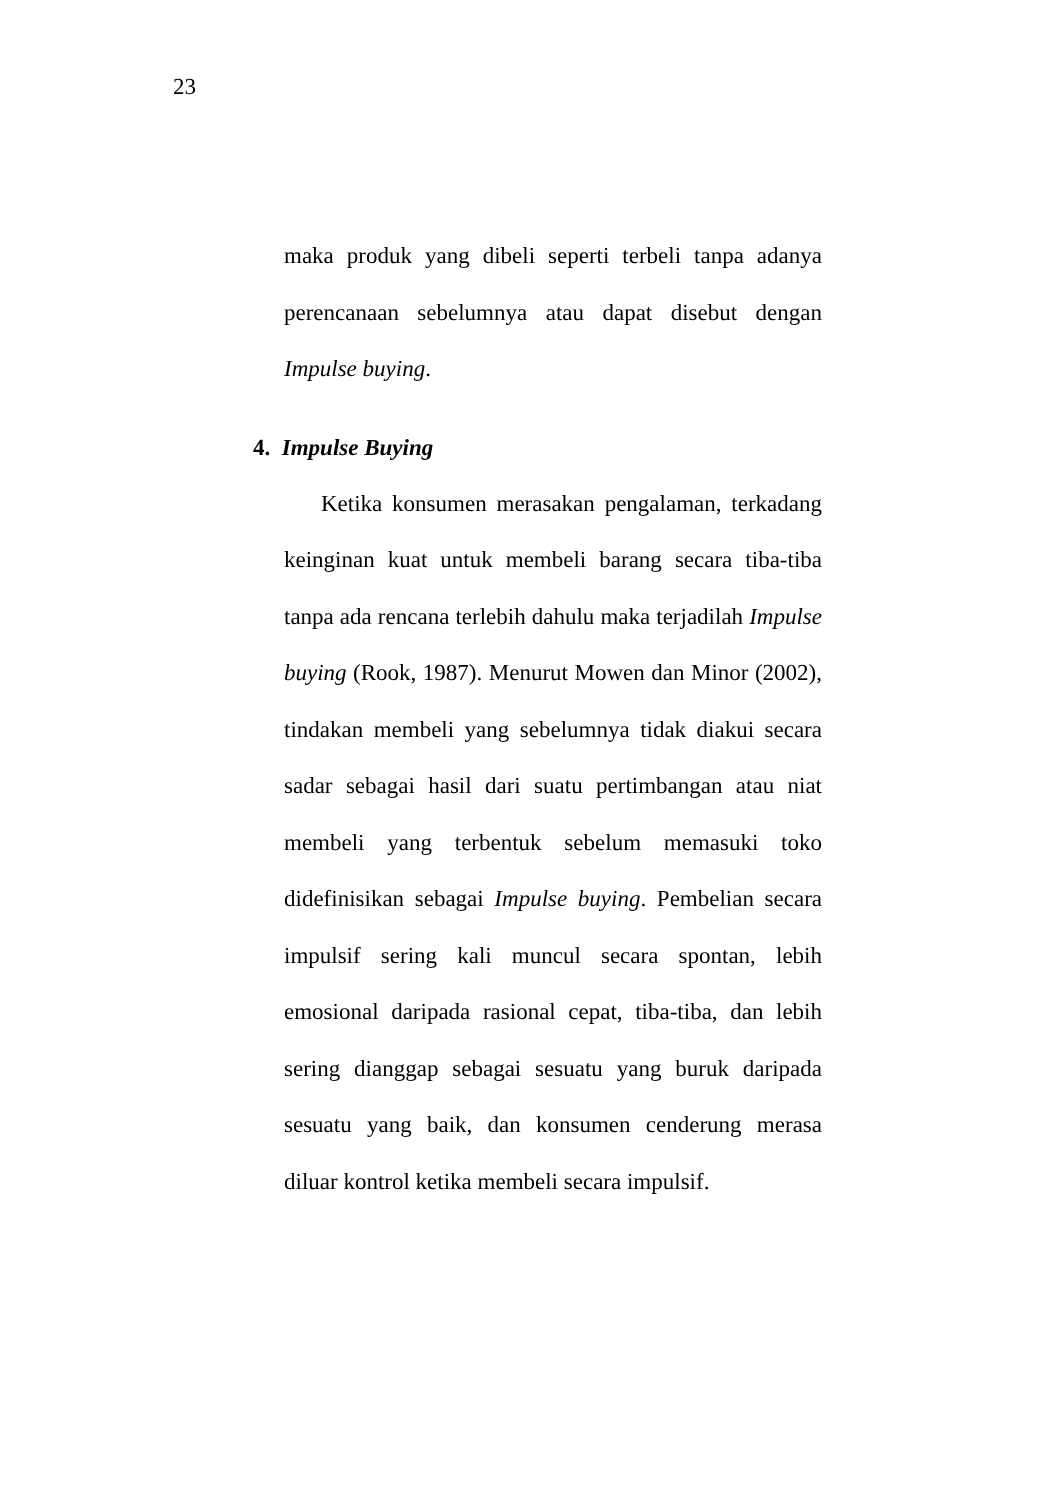23
maka produk yang dibeli seperti terbeli tanpa adanya perencanaan sebelumnya atau dapat disebut dengan Impulse buying.
4. Impulse Buying
Ketika konsumen merasakan pengalaman, terkadang keinginan kuat untuk membeli barang secara tiba-tiba tanpa ada rencana terlebih dahulu maka terjadilah Impulse buying (Rook, 1987). Menurut Mowen dan Minor (2002), tindakan membeli yang sebelumnya tidak diakui secara sadar sebagai hasil dari suatu pertimbangan atau niat membeli yang terbentuk sebelum memasuki toko didefinisikan sebagai Impulse buying. Pembelian secara impulsif sering kali muncul secara spontan, lebih emosional daripada rasional cepat, tiba-tiba, dan lebih sering dianggap sebagai sesuatu yang buruk daripada sesuatu yang baik, dan konsumen cenderung merasa diluar kontrol ketika membeli secara impulsif.